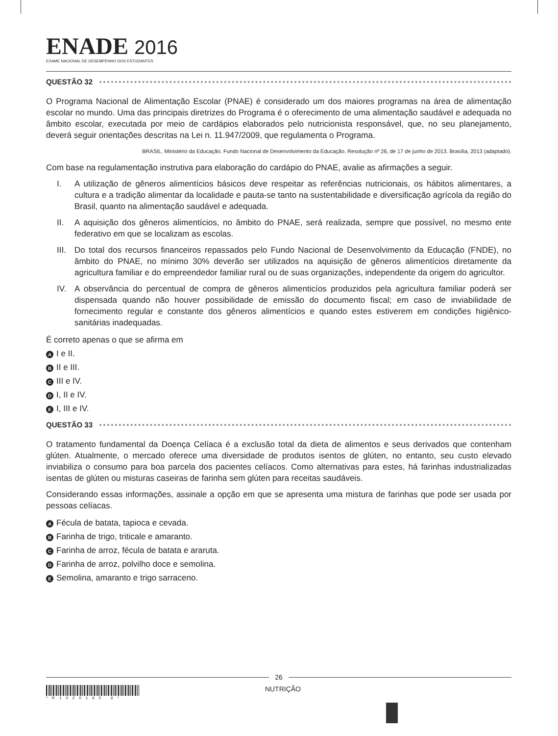ENADE 2016
EXAME NACIONAL DE DESEMPENHO DOS ESTUDANTES
QUESTÃO 32
O Programa Nacional de Alimentação Escolar (PNAE) é considerado um dos maiores programas na área de alimentação escolar no mundo. Uma das principais diretrizes do Programa é o oferecimento de uma alimentação saudável e adequada no âmbito escolar, executada por meio de cardápios elaborados pelo nutricionista responsável, que, no seu planejamento, deverá seguir orientações descritas na Lei n. 11.947/2009, que regulamenta o Programa.
BRASIL. Ministério da Educação. Fundo Nacional de Desenvolvimento da Educação. Resolução nº 26, de 17 de junho de 2013. Brasília, 2013 (adaptado).
Com base na regulamentação instrutiva para elaboração do cardápio do PNAE, avalie as afirmações a seguir.
I. A utilização de gêneros alimentícios básicos deve respeitar as referências nutricionais, os hábitos alimentares, a cultura e a tradição alimentar da localidade e pauta-se tanto na sustentabilidade e diversificação agrícola da região do Brasil, quanto na alimentação saudável e adequada.
II. A aquisição dos gêneros alimentícios, no âmbito do PNAE, será realizada, sempre que possível, no mesmo ente federativo em que se localizam as escolas.
III. Do total dos recursos financeiros repassados pelo Fundo Nacional de Desenvolvimento da Educação (FNDE), no âmbito do PNAE, no mínimo 30% deverão ser utilizados na aquisição de gêneros alimentícios diretamente da agricultura familiar e do empreendedor familiar rural ou de suas organizações, independente da origem do agricultor.
IV. A observância do percentual de compra de gêneros alimenticíos produzidos pela agricultura familiar poderá ser dispensada quando não houver possibilidade de emissão do documento fiscal; em caso de inviabilidade de fornecimento regular e constante dos gêneros alimentícios e quando estes estiverem em condições higiênico-sanitárias inadequadas.
É correto apenas o que se afirma em
A I e II.
B II e III.
C III e IV.
D I, II e IV.
E I, III e IV.
QUESTÃO 33
O tratamento fundamental da Doença Celíaca é a exclusão total da dieta de alimentos e seus derivados que contenham glúten. Atualmente, o mercado oferece uma diversidade de produtos isentos de glúten, no entanto, seu custo elevado inviabiliza o consumo para boa parcela dos pacientes celíacos. Como alternativas para estes, há farinhas industrializadas isentas de glúten ou misturas caseiras de farinha sem glúten para receitas saudáveis.
Considerando essas informações, assinale a opção em que se apresenta uma mistura de farinhas que pode ser usada por pessoas celíacas.
A Fécula de batata, tapioca e cevada.
B Farinha de trigo, triticale e amaranto.
C Farinha de arroz, fécula de batata e araruta.
D Farinha de arroz, polvilho doce e semolina.
E Semolina, amaranto e trigo sarraceno.
26
*R1020162 6*
NUTRIÇÃO